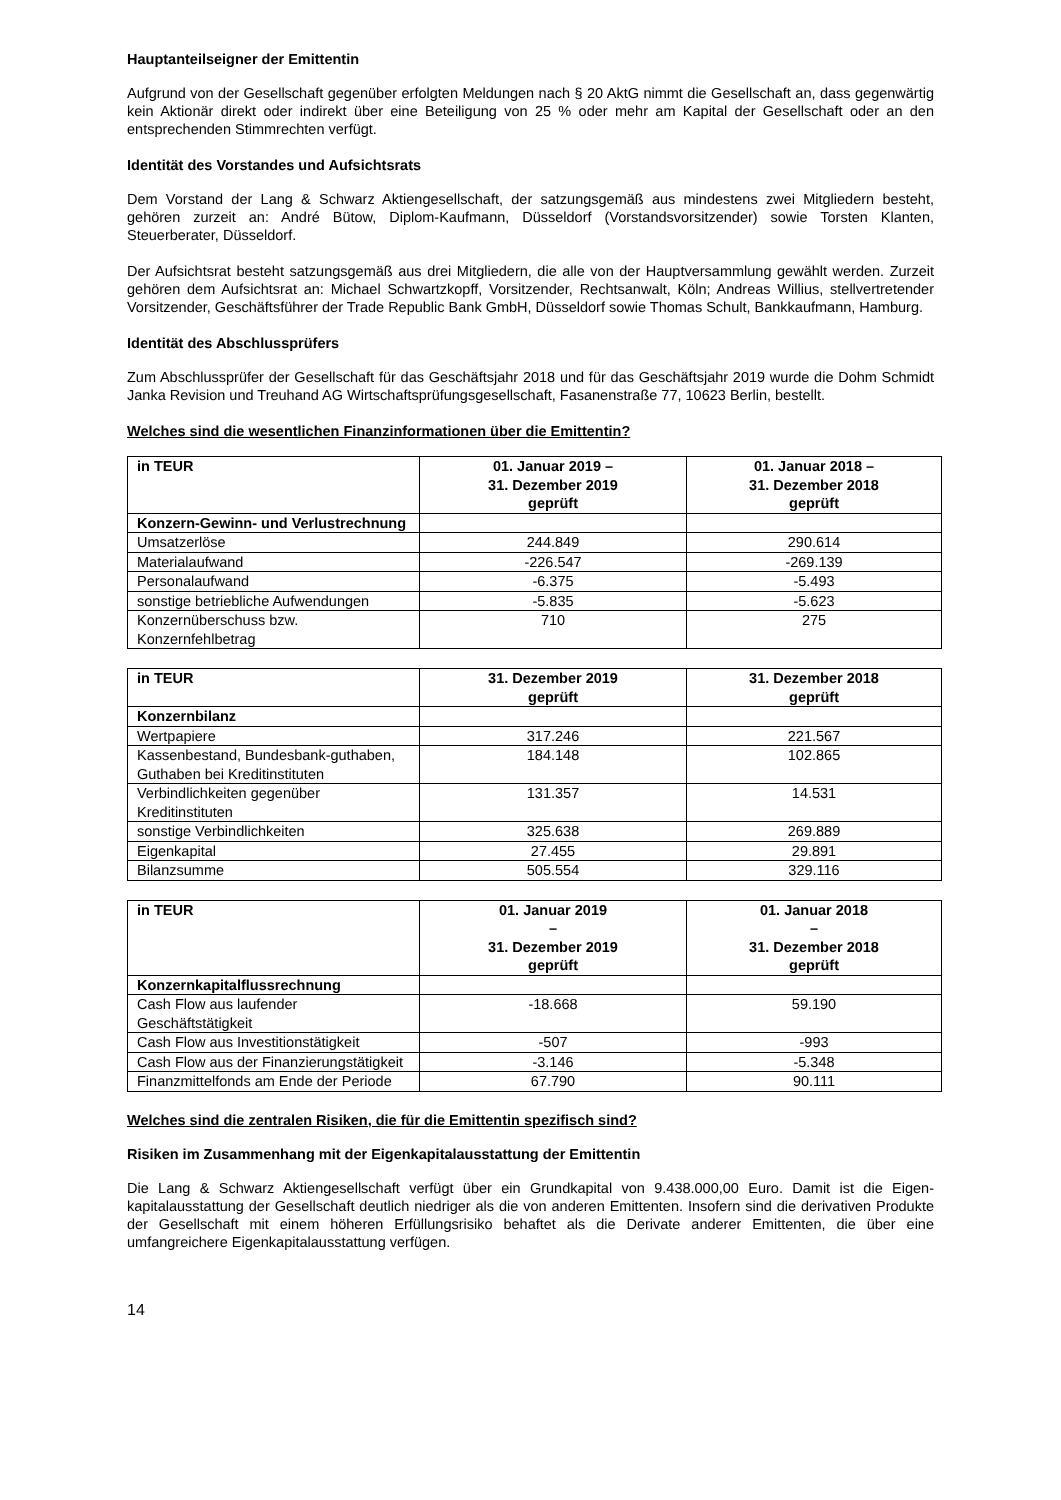Hauptanteilseigner der Emittentin
Aufgrund von der Gesellschaft gegenüber erfolgten Meldungen nach § 20 AktG nimmt die Gesellschaft an, dass gegenwärtig kein Aktionär direkt oder indirekt über eine Beteiligung von 25 % oder mehr am Kapital der Gesellschaft oder an den entsprechenden Stimmrechten verfügt.
Identität des Vorstandes und Aufsichtsrats
Dem Vorstand der Lang & Schwarz Aktiengesellschaft, der satzungsgemäß aus mindestens zwei Mitgliedern besteht, gehören zurzeit an: André Bütow, Diplom-Kaufmann, Düsseldorf (Vorstandsvorsitzender) sowie Torsten Klanten, Steuerberater, Düsseldorf.
Der Aufsichtsrat besteht satzungsgemäß aus drei Mitgliedern, die alle von der Hauptversammlung gewählt werden. Zurzeit gehören dem Aufsichtsrat an: Michael Schwartzkopff, Vorsitzender, Rechtsanwalt, Köln; Andreas Willius, stellvertretender Vorsitzender, Geschäftsführer der Trade Republic Bank GmbH, Düsseldorf sowie Thomas Schult, Bankkaufmann, Hamburg.
Identität des Abschlussprüfers
Zum Abschlussprüfer der Gesellschaft für das Geschäftsjahr 2018 und für das Geschäftsjahr 2019 wurde die Dohm Schmidt Janka Revision und Treuhand AG Wirtschaftsprüfungsgesellschaft, Fasanenstraße 77, 10623 Berlin, bestellt.
Welches sind die wesentlichen Finanzinformationen über die Emittentin?
| in TEUR | 01. Januar 2019 – 31. Dezember 2019 geprüft | 01. Januar 2018 – 31. Dezember 2018 geprüft |
| --- | --- | --- |
| Konzern-Gewinn- und Verlustrechnung | | |
| Umsatzerlöse | 244.849 | 290.614 |
| Materialaufwand | -226.547 | -269.139 |
| Personalaufwand | -6.375 | -5.493 |
| sonstige betriebliche Aufwendungen | -5.835 | -5.623 |
| Konzernüberschuss bzw. Konzernfehlbetrag | 710 | 275 |
| in TEUR | 31. Dezember 2019 geprüft | 31. Dezember 2018 geprüft |
| --- | --- | --- |
| Konzernbilanz | | |
| Wertpapiere | 317.246 | 221.567 |
| Kassenbestand, Bundesbank-guthaben, Guthaben bei Kreditinstituten | 184.148 | 102.865 |
| Verbindlichkeiten gegenüber Kreditinstituten | 131.357 | 14.531 |
| sonstige Verbindlichkeiten | 325.638 | 269.889 |
| Eigenkapital | 27.455 | 29.891 |
| Bilanzsumme | 505.554 | 329.116 |
| in TEUR | 01. Januar 2019 – 31. Dezember 2019 geprüft | 01. Januar 2018 – 31. Dezember 2018 geprüft |
| --- | --- | --- |
| Konzernkapitalflussrechnung | | |
| Cash Flow aus laufender Geschäftstätigkeit | -18.668 | 59.190 |
| Cash Flow aus Investitionstätigkeit | -507 | -993 |
| Cash Flow aus der Finanzierungstätigkeit | -3.146 | -5.348 |
| Finanzmittelfonds am Ende der Periode | 67.790 | 90.111 |
Welches sind die zentralen Risiken, die für die Emittentin spezifisch sind?
Risiken im Zusammenhang mit der Eigenkapitalausstattung der Emittentin
Die Lang & Schwarz Aktiengesellschaft verfügt über ein Grundkapital von 9.438.000,00 Euro. Damit ist die Eigen-kapitalausstattung der Gesellschaft deutlich niedriger als die von anderen Emittenten. Insofern sind die derivativen Produkte der Gesellschaft mit einem höheren Erfüllungsrisiko behaftet als die Derivate anderer Emittenten, die über eine umfangreichere Eigenkapitalausstattung verfügen.
14